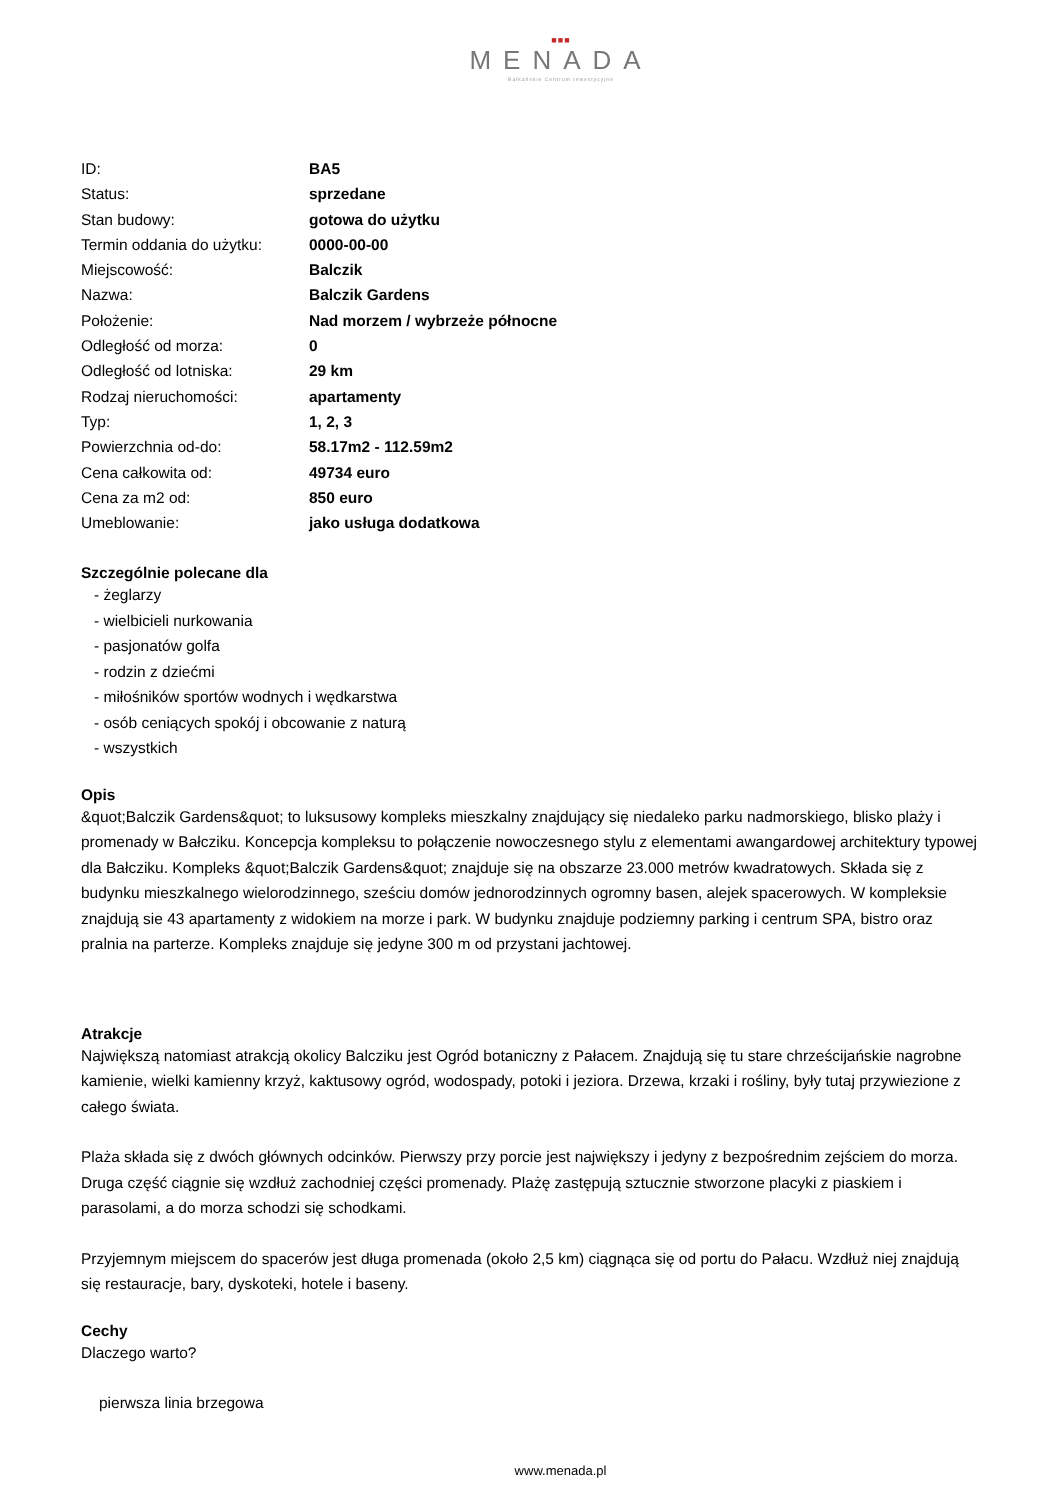■■■
MENADA
Bałkańskie Centrum Inwestycyjne
| ID: | BA5 |
| Status: | sprzedane |
| Stan budowy: | gotowa do użytku |
| Termin oddania do użytku: | 0000-00-00 |
| Miejscowość: | Balczik |
| Nazwa: | Balczik Gardens |
| Położenie: | Nad morzem / wybrzeże północne |
| Odległość od morza: | 0 |
| Odległość od lotniska: | 29 km |
| Rodzaj nieruchomości: | apartamenty |
| Typ: | 1, 2, 3 |
| Powierzchnia od-do: | 58.17m2 - 112.59m2 |
| Cena całkowita od: | 49734 euro |
| Cena za m2 od: | 850 euro |
| Umeblowanie: | jako usługa dodatkowa |
Szczególnie polecane dla
- żeglarzy
- wielbicieli nurkowania
- pasjonatów golfa
- rodzin z dziećmi
- miłośników sportów wodnych i wędkarstwa
- osób ceniących spokój i obcowanie z naturą
- wszystkich
Opis
&quot;Balczik Gardens&quot; to luksusowy kompleks mieszkalny znajdujący się niedaleko parku nadmorskiego, blisko plaży i promenady w Bałcziku. Koncepcja kompleksu to połączenie nowoczesnego stylu z elementami awangardowej architektury typowej dla Bałcziku. Kompleks &quot;Balczik Gardens&quot; znajduje się na obszarze 23.000 metrów kwadratowych. Składa się z budynku mieszkalnego wielorodzinnego, sześciu domów jednorodzinnych ogromny basen, alejek spacerowych. W kompleksie znajdują sie 43 apartamenty z widokiem na morze i park. W budynku znajduje podziemny parking i centrum SPA, bistro oraz pralnia na parterze. Kompleks znajduje się jedyne 300 m od przystani jachtowej.
Atrakcje
Największą natomiast atrakcją okolicy Balcziku jest Ogród botaniczny z Pałacem. Znajdują się tu stare chrześcijańskie nagrobne kamienie, wielki kamienny krzyż, kaktusowy ogród, wodospady, potoki i jeziora. Drzewa, krzaki i rośliny, były tutaj przywiezione z całego świata.
Plaża składa się z dwóch głównych odcinków. Pierwszy przy porcie jest największy i jedyny z bezpośrednim zejściem do morza. Druga część ciągnie się wzdłuż zachodniej części promenady. Plażę zastępują sztucznie stworzone placyki z piaskiem i parasolami, a do morza schodzi się schodkami.
Przyjemnym miejscem do spacerów jest długa promenada (około 2,5 km) ciągnąca się od portu do Pałacu. Wzdłuż niej znajdują się restauracje, bary, dyskoteki, hotele i baseny.
Cechy
Dlaczego warto?
pierwsza linia brzegowa
www.menada.pl